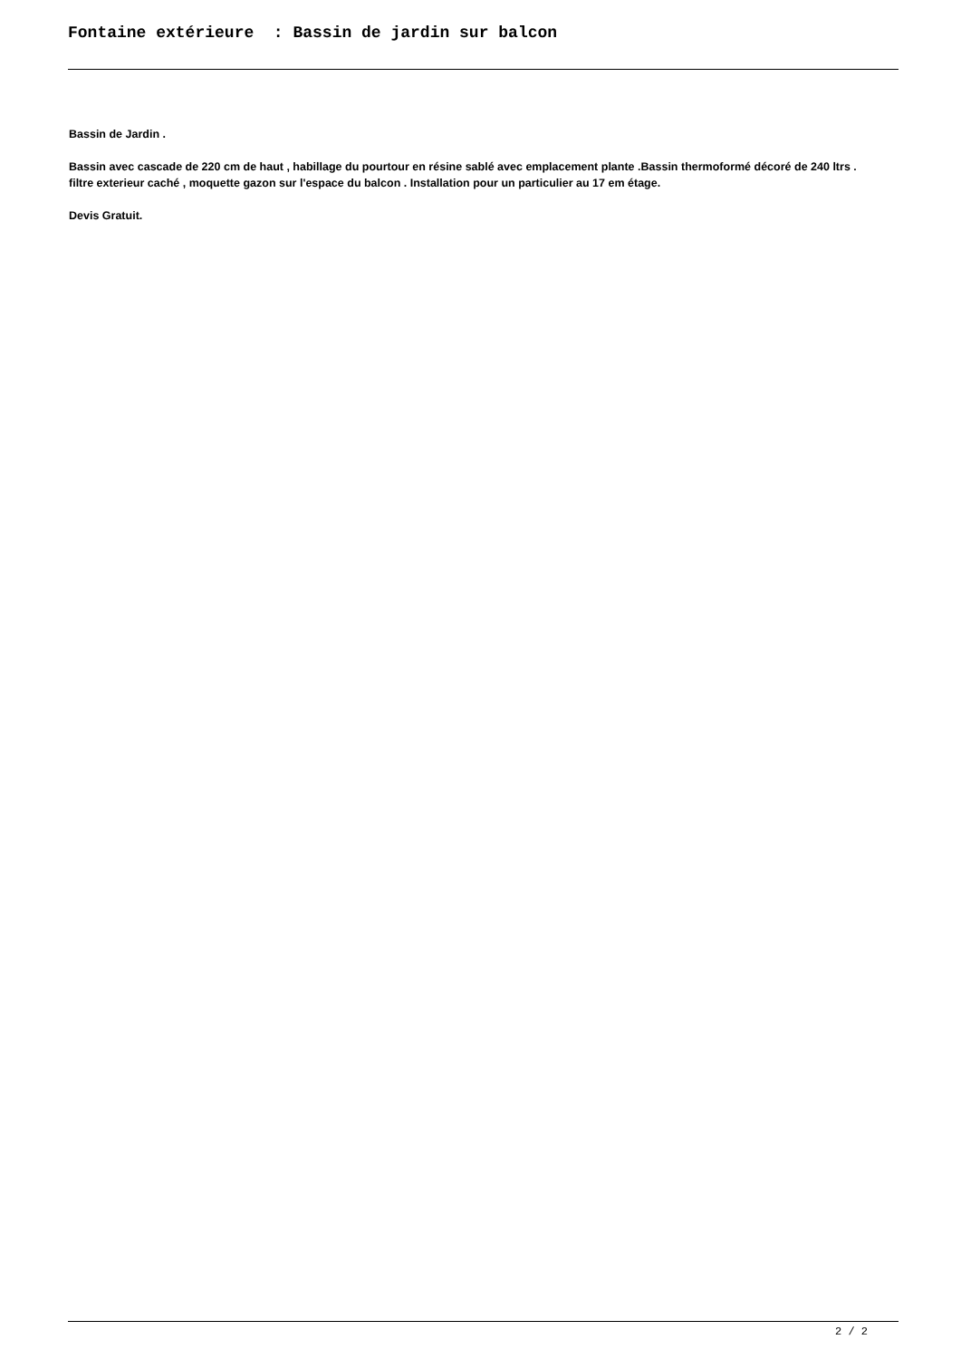Fontaine extérieure : Bassin de jardin sur balcon
Bassin de Jardin .
Bassin avec cascade de 220 cm de haut , habillage du pourtour en résine sablé avec emplacement plante .Bassin thermoformé décoré de 240 ltrs . filtre exterieur caché , moquette gazon sur l'espace du balcon . Installation pour un particulier au 17 em étage.
Devis Gratuit.
2 / 2